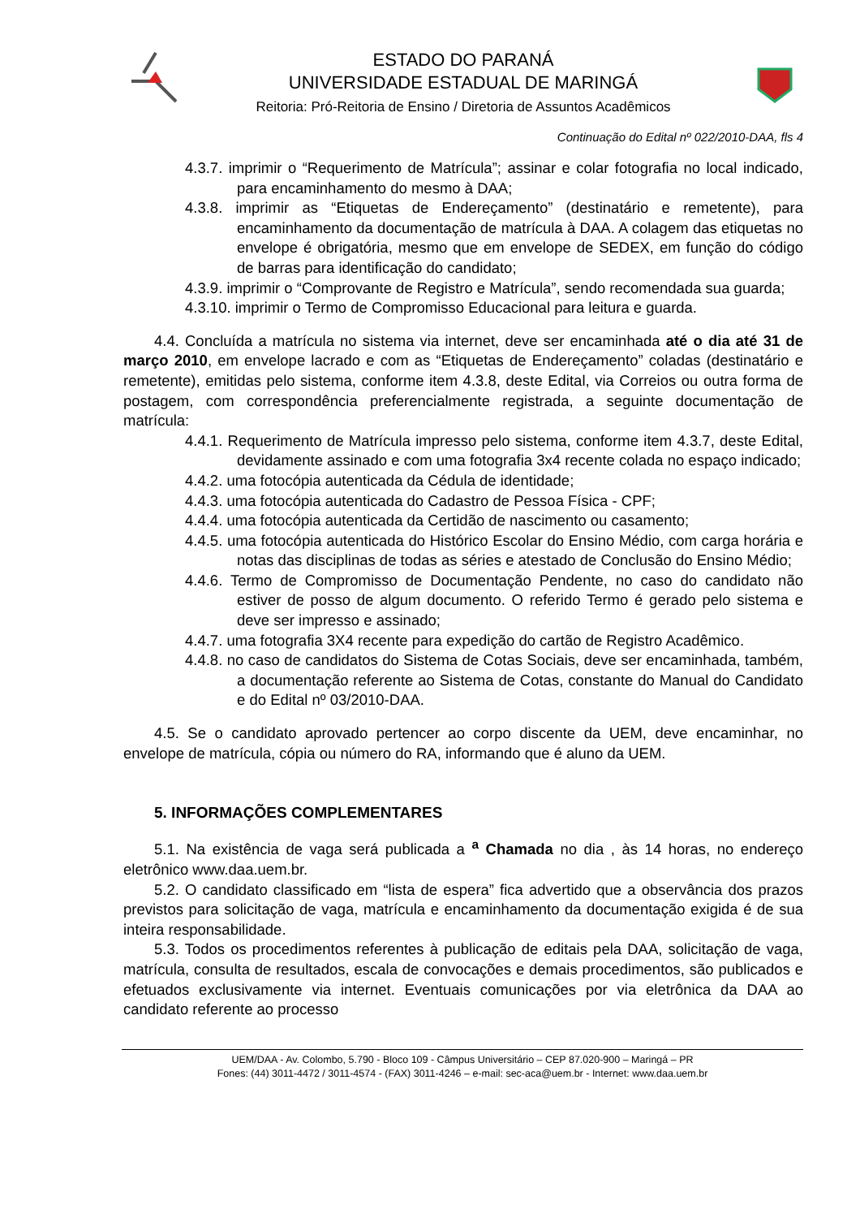ESTADO DO PARANÁ
UNIVERSIDADE ESTADUAL DE MARINGÁ
Reitoria: Pró-Reitoria de Ensino / Diretoria de Assuntos Acadêmicos
Continuação do Edital nº 022/2010-DAA, fls 4
4.3.7. imprimir o “Requerimento de Matrícula”; assinar e colar fotografia no local indicado, para encaminhamento do mesmo à DAA;
4.3.8. imprimir as “Etiquetas de Endereçamento” (destinatário e remetente), para encaminhamento da documentação de matrícula à DAA. A colagem das etiquetas no envelope é obrigatória, mesmo que em envelope de SEDEX, em função do código de barras para identificação do candidato;
4.3.9. imprimir o “Comprovante de Registro e Matrícula”, sendo recomendada sua guarda;
4.3.10. imprimir o Termo de Compromisso Educacional para leitura e guarda.
4.4. Concluída a matrícula no sistema via internet, deve ser encaminhada até o dia até 31 de março 2010, em envelope lacrado e com as “Etiquetas de Endereçamento” coladas (destinatário e remetente), emitidas pelo sistema, conforme item 4.3.8, deste Edital, via Correios ou outra forma de postagem, com correspondência preferencialmente registrada, a seguinte documentação de matrícula:
4.4.1. Requerimento de Matrícula impresso pelo sistema, conforme item 4.3.7, deste Edital, devidamente assinado e com uma fotografia 3x4 recente colada no espaço indicado;
4.4.2. uma fotocópia autenticada da Cédula de identidade;
4.4.3. uma fotocópia autenticada do Cadastro de Pessoa Física - CPF;
4.4.4. uma fotocópia autenticada da Certidão de nascimento ou casamento;
4.4.5. uma fotocópia autenticada do Histórico Escolar do Ensino Médio, com carga horária e notas das disciplinas de todas as séries e atestado de Conclusão do Ensino Médio;
4.4.6. Termo de Compromisso de Documentação Pendente, no caso do candidato não estiver de posso de algum documento. O referido Termo é gerado pelo sistema e deve ser impresso e assinado;
4.4.7. uma fotografia 3X4 recente para expedição do cartão de Registro Acadêmico.
4.4.8. no caso de candidatos do Sistema de Cotas Sociais, deve ser encaminhada, também, a documentação referente ao Sistema de Cotas, constante do Manual do Candidato e do Edital nº 03/2010-DAA.
4.5. Se o candidato aprovado pertencer ao corpo discente da UEM, deve encaminhar, no envelope de matrícula, cópia ou número do RA, informando que é aluno da UEM.
5. INFORMAÇÕES COMPLEMENTARES
5.1. Na existência de vaga será publicada a <sup>a</sup> Chamada no dia , às 14 horas, no endereço eletrônico www.daa.uem.br.
5.2. O candidato classificado em “lista de espera” fica advertido que a observância dos prazos previstos para solicitação de vaga, matrícula e encaminhamento da documentação exigida é de sua inteira responsabilidade.
5.3. Todos os procedimentos referentes à publicação de editais pela DAA, solicitação de vaga, matrícula, consulta de resultados, escala de convocações e demais procedimentos, são publicados e efetuados exclusivamente via internet. Eventuais comunicações por via eletrônica da DAA ao candidato referente ao processo
UEM/DAA - Av. Colombo, 5.790 - Bloco 109 - Câmpus Universitário – CEP 87.020-900 – Maringá – PR
Fones: (44) 3011-4472 / 3011-4574 - (FAX) 3011-4246 – e-mail: sec-aca@uem.br - Internet: www.daa.uem.br